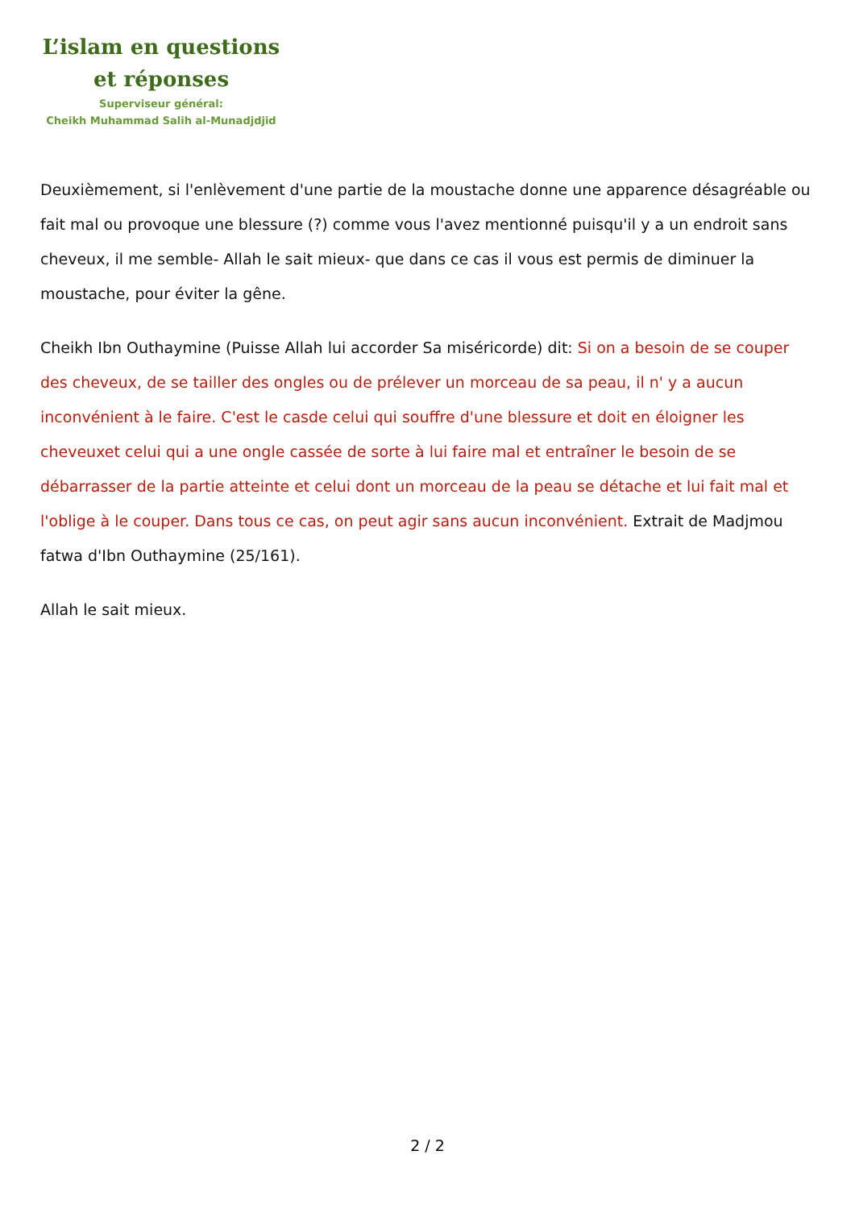L’islam en questions
et réponses
Superviseur général:
Cheikh Muhammad Salih al-Munadjdjid
Deuxièmement, si l'enlèvement d'une partie de la moustache donne une apparence désagréable ou fait mal ou provoque une blessure (?) comme vous l'avez mentionné puisqu'il y a un endroit sans cheveux, il me semble- Allah le sait mieux- que dans ce cas il vous est permis de diminuer la moustache, pour éviter la gêne.
Cheikh Ibn Outhaymine (Puisse Allah lui accorder Sa miséricorde) dit: Si on a besoin de se couper des cheveux, de se tailler des ongles ou de prélever un morceau de sa peau, il n' y a aucun inconvénient à le faire. C'est le casde celui qui souffre d'une blessure et doit en éloigner les cheveuxet celui qui a une ongle cassée de sorte à lui faire mal et entraîner le besoin de se débarrasser de la partie atteinte et celui dont un morceau de la peau se détache et lui fait mal et l'oblige à le couper. Dans tous ce cas, on peut agir sans aucun inconvénient. Extrait de Madjmou fatwa d'Ibn Outhaymine (25/161).
Allah le sait mieux.
2 / 2